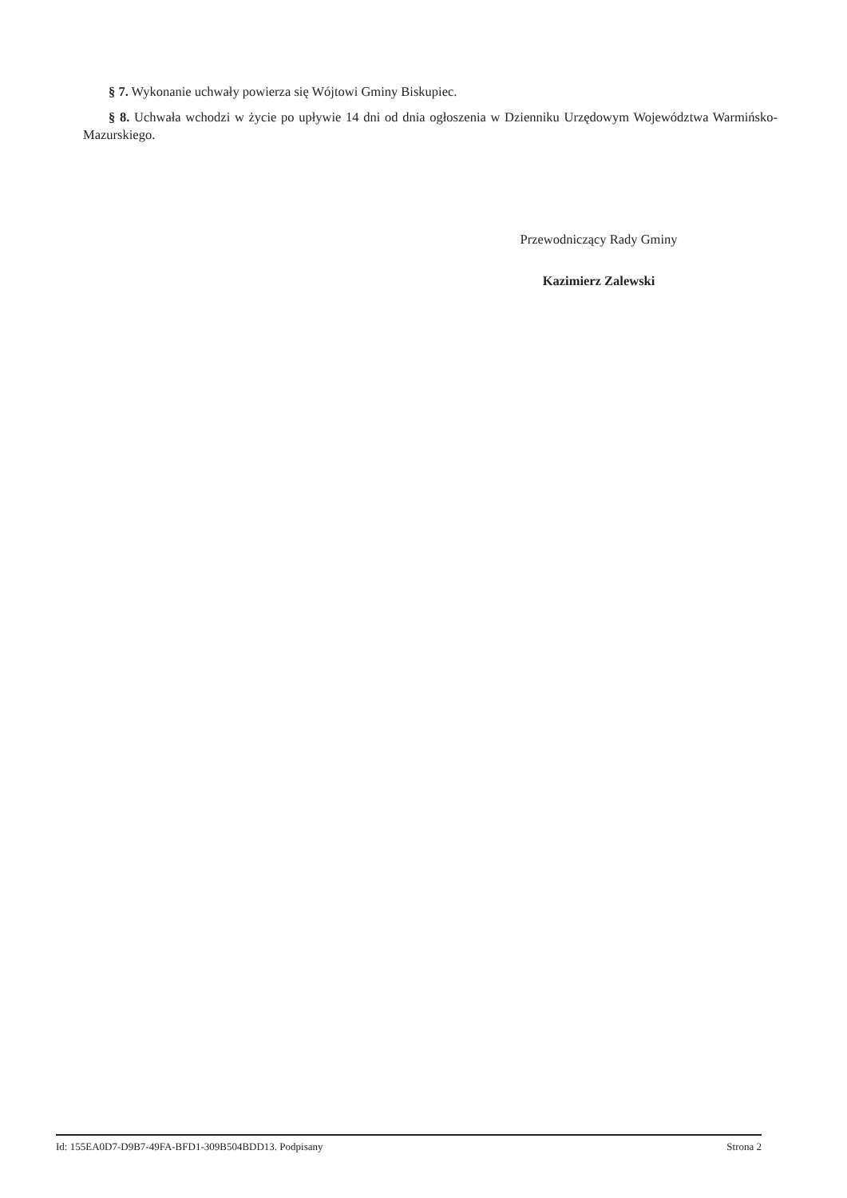§ 7. Wykonanie uchwały powierza się Wójtowi Gminy Biskupiec.
§ 8. Uchwała wchodzi w życie po upływie 14 dni od dnia ogłoszenia w Dzienniku Urzędowym Województwa Warmińsko-Mazurskiego.
Przewodniczący Rady Gminy
Kazimierz Zalewski
Id: 155EA0D7-D9B7-49FA-BFD1-309B504BDD13. Podpisany Strona 2